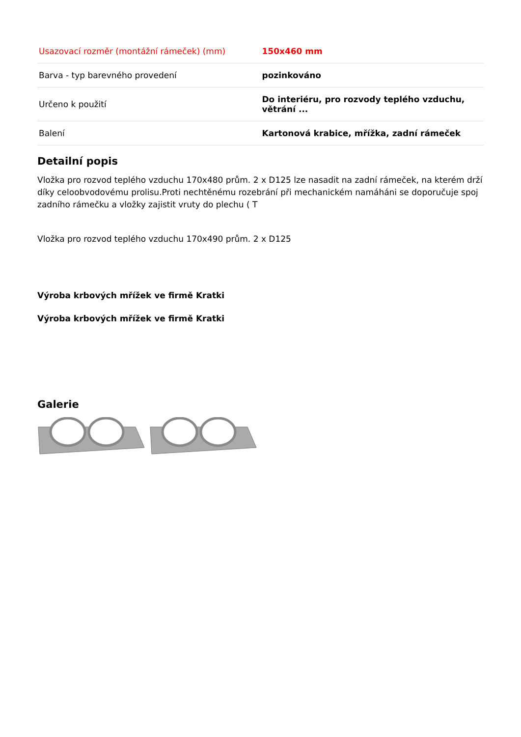| Usazovací rozměr (montážní rámeček) (mm) | 150x460 mm |
| Barva - typ barevného provedení | pozinkováno |
| Určeno k použití | Do interiéru, pro rozvody teplého vzduchu, větrání ... |
| Balení | Kartonová krabice, mřížka, zadní rámeček |
Detailní popis
Vložka pro rozvod teplého vzduchu 170x480 prům. 2 x D125 lze nasadit na zadní rámeček, na kterém drží díky celoobvodovému prolisu.Proti nechtěnému rozebrání při mechanickém namáháni se doporučuje spoj zadního rámečku a vložky zajistit vruty do plechu ( T
Vložka pro rozvod teplého vzduchu 170x490 prům. 2 x D125
Výroba krbových mřížek ve firmě Kratki
Výroba krbových mřížek ve firmě Kratki
Galerie